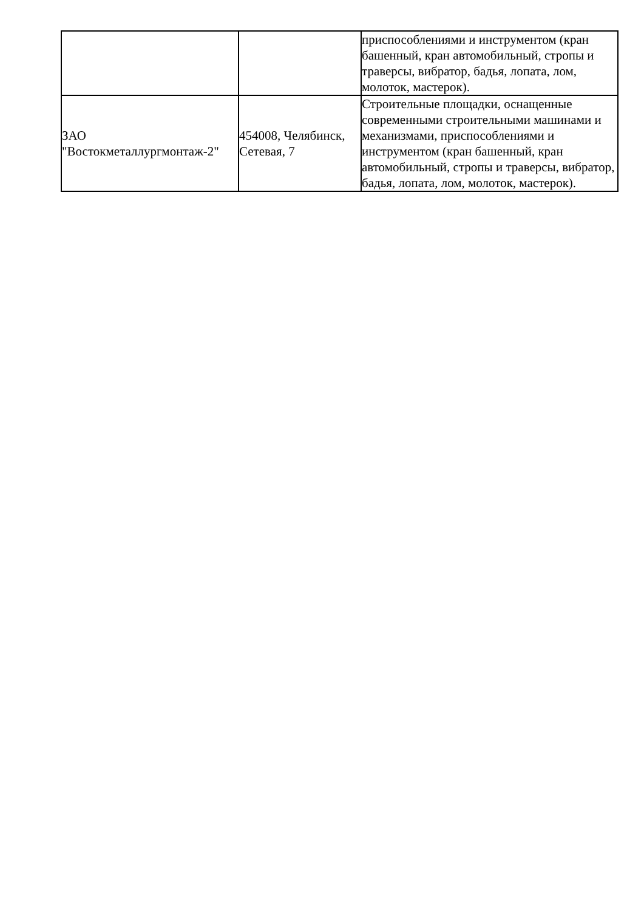| | | приспособлениями и инструментом (кран башенный, кран автомобильный, стропы и траверсы, вибратор, бадья, лопата, лом, молоток, мастерок). |
| ЗАО "Востокметаллургмонтаж-2" | 454008, Челябинск, Сетевая, 7 | Строительные площадки, оснащенные современными строительными машинами и механизмами, приспособлениями и инструментом (кран башенный, кран автомобильный, стропы и траверсы, вибратор, бадья, лопата, лом, молоток, мастерок). |